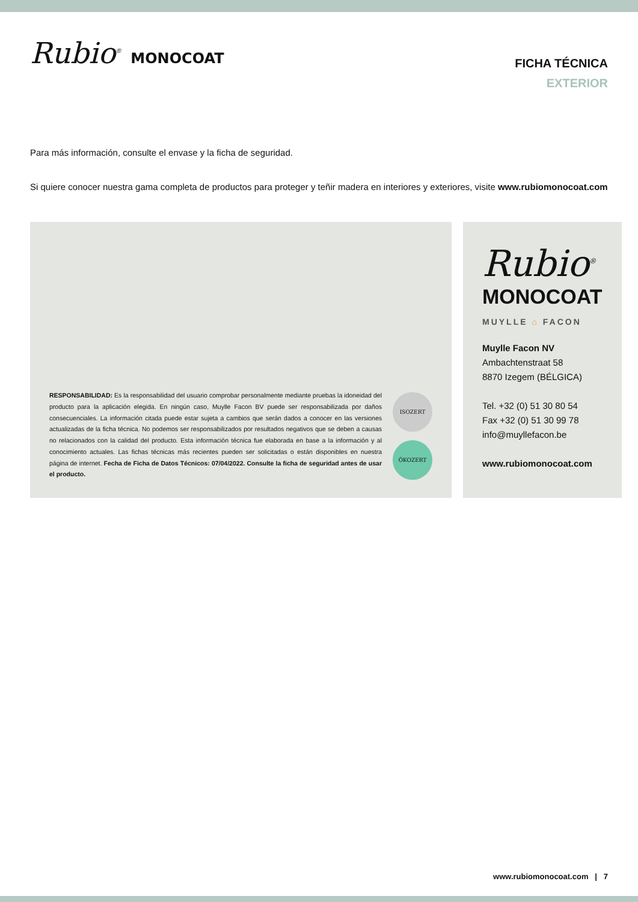Rubio<sup>®</sup> MONOCOAT
FICHA TÉCNICA
EXTERIOR
Para más información, consulte el envase y la ficha de seguridad.
Si quiere conocer nuestra gama completa de productos para proteger y teñir madera en interiores y exteriores, visite www.rubiomonocoat.com
RESPONSABILIDAD: Es la responsabilidad del usuario comprobar personalmente mediante pruebas la idoneidad del producto para la aplicación elegida. En ningún caso, Muylle Facon BV puede ser responsabilizada por daños consecuenciales. La información citada puede estar sujeta a cambios que serán dados a conocer en las versiones actualizadas de la ficha técnica. No podemos ser responsabilizados por resultados negativos que se deben a causas no relacionados con la calidad del producto. Esta información técnica fue elaborada en base a la información y al conocimiento actuales. Las fichas técnicas más recientes pueden ser solicitadas o están disponibles en nuestra página de internet. Fecha de Ficha de Datos Técnicos: 07/04/2022. Consulte la ficha de seguridad antes de usar el producto.
ISOZERT
ÖKOZERT
Rubio<sup>®</sup>
MONOCOAT
MUYLLE ⌂ FACON
Muylle Facon NV
Ambachtenstraat 58
8870 Izegem (BÉLGICA)
Tel. +32 (0) 51 30 80 54
Fax +32 (0) 51 30 99 78
info@muyllefacon.be
www.rubiomonocoat.com
www.rubiomonocoat.com | 7